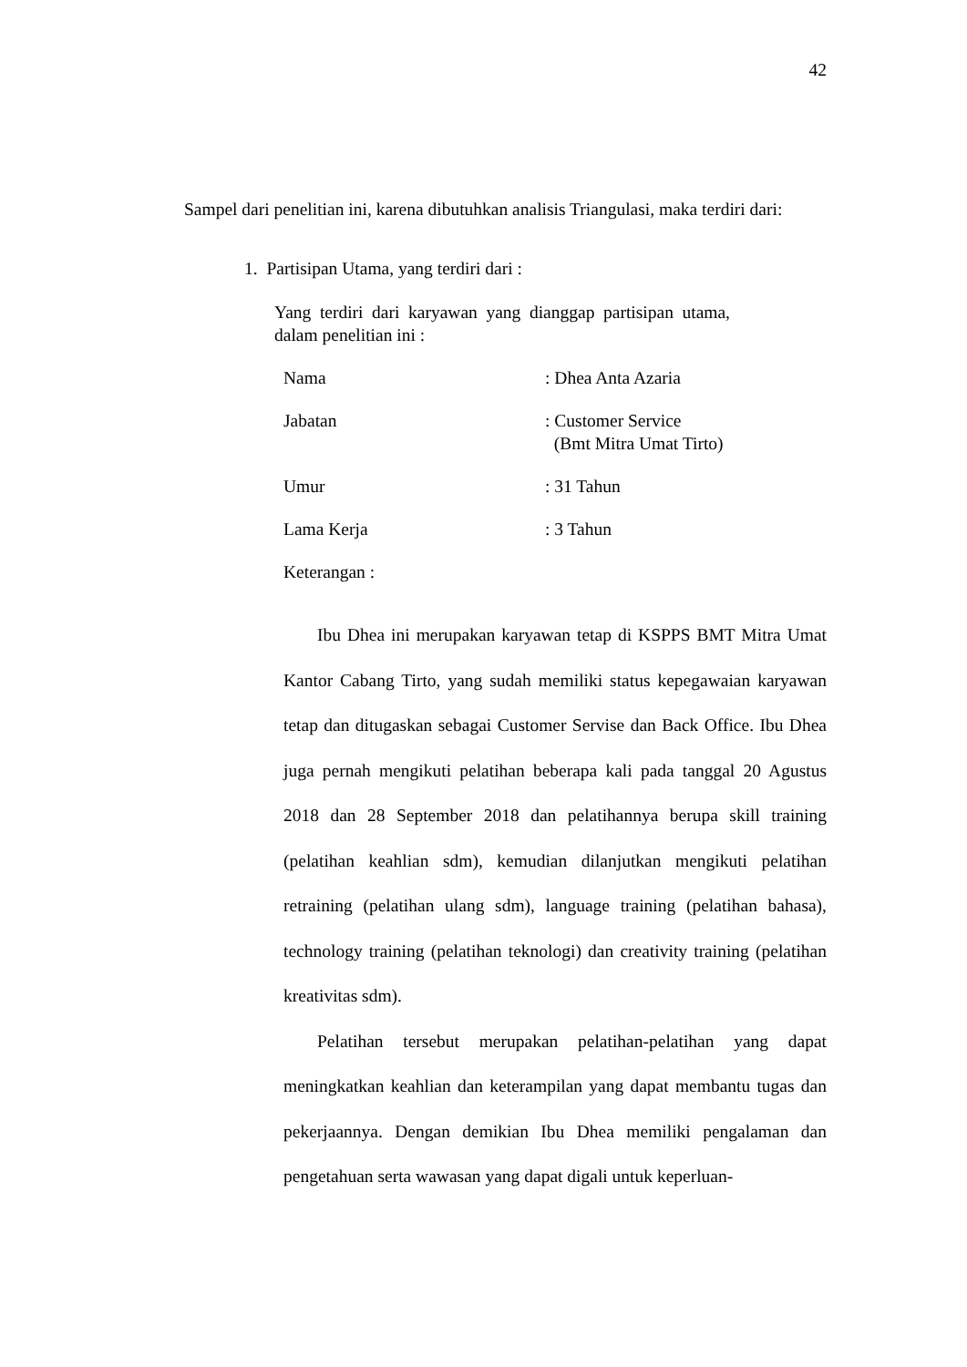42
Sampel dari penelitian ini, karena dibutuhkan analisis Triangulasi, maka terdiri dari:
1. Partisipan Utama, yang terdiri dari :
Yang terdiri dari karyawan yang dianggap partisipan utama, dalam penelitian ini :
Nama : Dhea Anta Azaria
Jabatan : Customer Service
(Bmt Mitra Umat Tirto)
Umur : 31 Tahun
Lama Kerja : 3 Tahun
Keterangan :
Ibu Dhea ini merupakan karyawan tetap di KSPPS BMT Mitra Umat Kantor Cabang Tirto, yang sudah memiliki status kepegawaian karyawan tetap dan ditugaskan sebagai Customer Servise dan Back Office. Ibu Dhea juga pernah mengikuti pelatihan beberapa kali pada tanggal 20 Agustus 2018 dan 28 September 2018 dan pelatihannya berupa skill training (pelatihan keahlian sdm), kemudian dilanjutkan mengikuti pelatihan retraining (pelatihan ulang sdm), language training (pelatihan bahasa), technology training (pelatihan teknologi) dan creativity training (pelatihan kreativitas sdm).
Pelatihan tersebut merupakan pelatihan-pelatihan yang dapat meningkatkan keahlian dan keterampilan yang dapat membantu tugas dan pekerjaannya. Dengan demikian Ibu Dhea memiliki pengalaman dan pengetahuan serta wawasan yang dapat digali untuk keperluan-